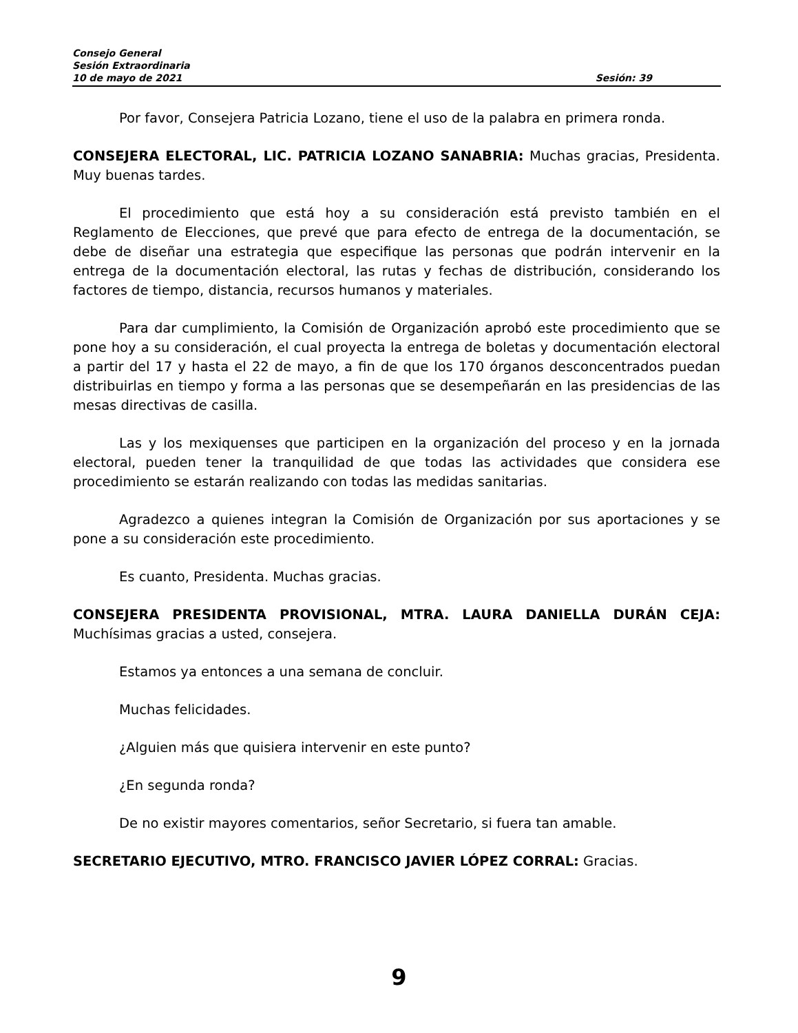Consejo General
Sesión Extraordinaria
10 de mayo de 2021 Sesión: 39
Por favor, Consejera Patricia Lozano, tiene el uso de la palabra en primera ronda.
CONSEJERA ELECTORAL, LIC. PATRICIA LOZANO SANABRIA: Muchas gracias, Presidenta. Muy buenas tardes.
El procedimiento que está hoy a su consideración está previsto también en el Reglamento de Elecciones, que prevé que para efecto de entrega de la documentación, se debe de diseñar una estrategia que especifique las personas que podrán intervenir en la entrega de la documentación electoral, las rutas y fechas de distribución, considerando los factores de tiempo, distancia, recursos humanos y materiales.
Para dar cumplimiento, la Comisión de Organización aprobó este procedimiento que se pone hoy a su consideración, el cual proyecta la entrega de boletas y documentación electoral a partir del 17 y hasta el 22 de mayo, a fin de que los 170 órganos desconcentrados puedan distribuirlas en tiempo y forma a las personas que se desempeñarán en las presidencias de las mesas directivas de casilla.
Las y los mexiquenses que participen en la organización del proceso y en la jornada electoral, pueden tener la tranquilidad de que todas las actividades que considera ese procedimiento se estarán realizando con todas las medidas sanitarias.
Agradezco a quienes integran la Comisión de Organización por sus aportaciones y se pone a su consideración este procedimiento.
Es cuanto, Presidenta. Muchas gracias.
CONSEJERA PRESIDENTA PROVISIONAL, MTRA. LAURA DANIELLA DURÁN CEJA: Muchísimas gracias a usted, consejera.
Estamos ya entonces a una semana de concluir.
Muchas felicidades.
¿Alguien más que quisiera intervenir en este punto?
¿En segunda ronda?
De no existir mayores comentarios, señor Secretario, si fuera tan amable.
SECRETARIO EJECUTIVO, MTRO. FRANCISCO JAVIER LÓPEZ CORRAL: Gracias.
9